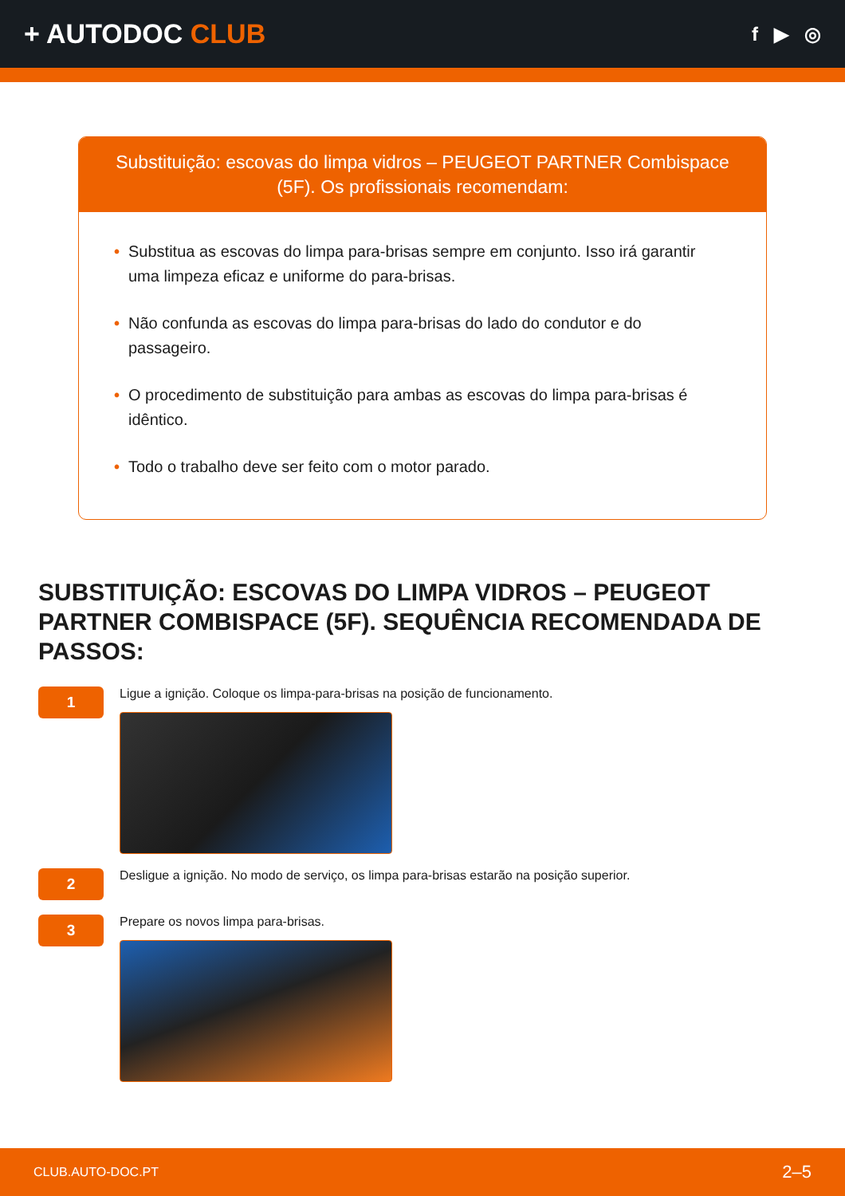+ AUTODOC CLUB
f ▶ ◎
Substituição: escovas do limpa vidros – PEUGEOT PARTNER Combispace (5F). Os profissionais recomendam:
• Substitua as escovas do limpa para-brisas sempre em conjunto. Isso irá garantir uma limpeza eficaz e uniforme do para-brisas.
• Não confunda as escovas do limpa para-brisas do lado do condutor e do passageiro.
• O procedimento de substituição para ambas as escovas do limpa para-brisas é idêntico.
• Todo o trabalho deve ser feito com o motor parado.
SUBSTITUIÇÃO: ESCOVAS DO LIMPA VIDROS – PEUGEOT PARTNER COMBISPACE (5F). SEQUÊNCIA RECOMENDADA DE PASSOS:
1
Ligue a ignição. Coloque os limpa-para-brisas na posição de funcionamento.
2
Desligue a ignição. No modo de serviço, os limpa para-brisas estarão na posição superior.
3
Prepare os novos limpa para-brisas.
CLUB.AUTO-DOC.PT 2–5